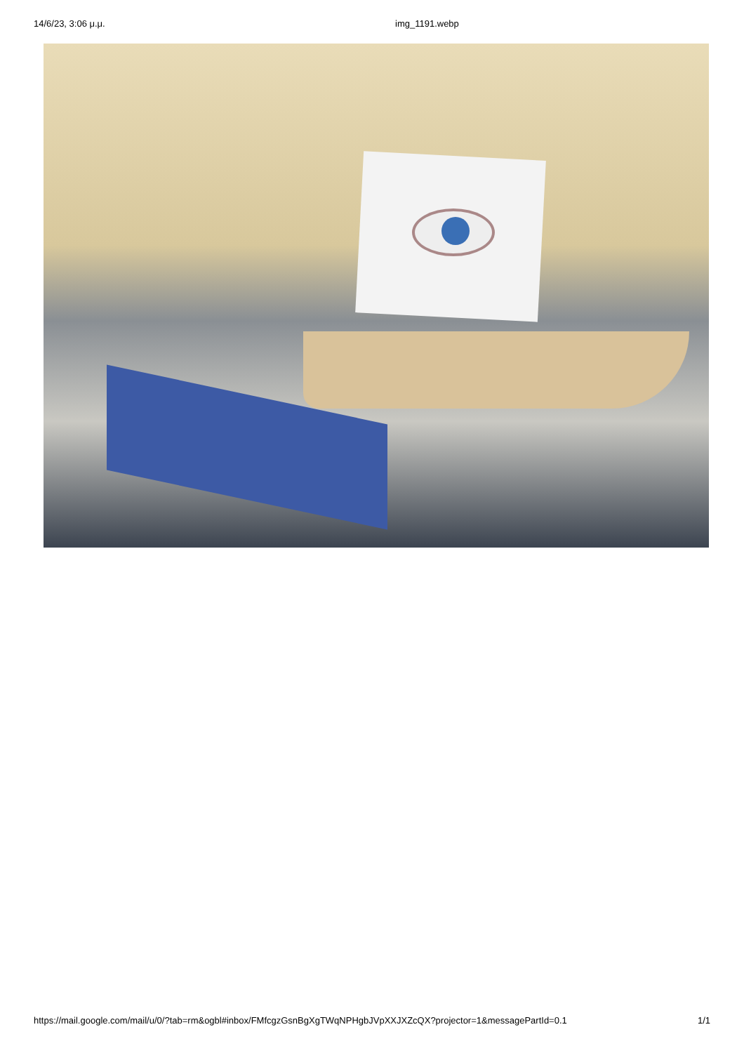14/6/23, 3:06 μ.μ. img_1191.webp
https://mail.google.com/mail/u/0/?tab=rm&ogbl#inbox/FMfcgzGsnBgXgTWqNPHgbJVpXXJXZcQX?projector=1&messagePartId=0.1 1/1